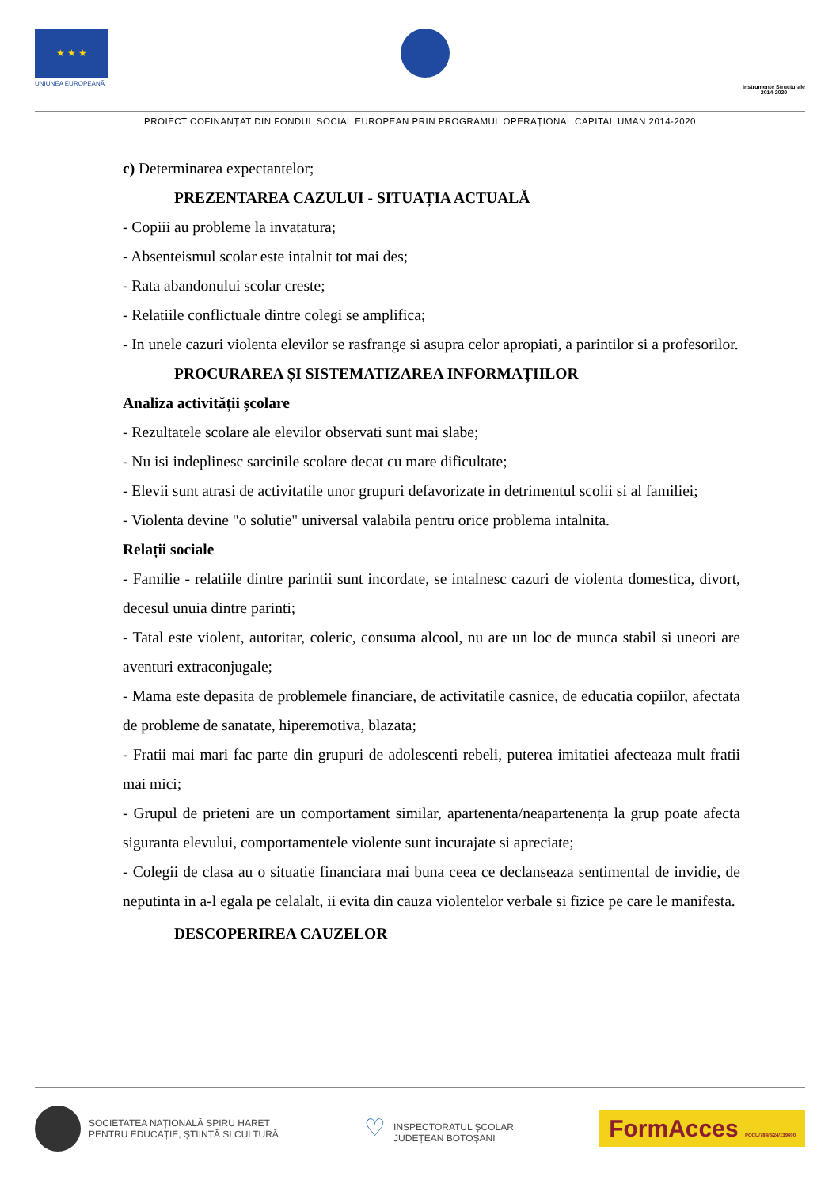★ ★ ★
UNIUNEA EUROPEANĂ
Instrumente Structurale
2014-2020
PROIECT COFINANȚAT DIN FONDUL SOCIAL EUROPEAN PRIN PROGRAMUL OPERAȚIONAL CAPITAL UMAN 2014-2020
c) Determinarea expectantelor;
PREZENTAREA CAZULUI - SITUAȚIA ACTUALĂ
- Copiii au probleme la invatatura;
- Absenteismul scolar este intalnit tot mai des;
- Rata abandonului scolar creste;
- Relatiile conflictuale dintre colegi se amplifica;
- In unele cazuri violenta elevilor se rasfrange si asupra celor apropiati, a parintilor si a profesorilor.
PROCURAREA ȘI SISTEMATIZAREA INFORMAȚIILOR
Analiza activității școlare
- Rezultatele scolare ale elevilor observati sunt mai slabe;
- Nu isi indeplinesc sarcinile scolare decat cu mare dificultate;
- Elevii sunt atrasi de activitatile unor grupuri defavorizate in detrimentul scolii si al familiei;
- Violenta devine "o solutie" universal valabila pentru orice problema intalnita.
Relații sociale
- Familie - relatiile dintre parintii sunt incordate, se intalnesc cazuri de violenta domestica, divort, decesul unuia dintre parinti;
- Tatal este violent, autoritar, coleric, consuma alcool, nu are un loc de munca stabil si uneori are aventuri extraconjugale;
- Mama este depasita de problemele financiare, de activitatile casnice, de educatia copiilor, afectata de probleme de sanatate, hiperemotiva, blazata;
- Fratii mai mari fac parte din grupuri de adolescenti rebeli, puterea imitatiei afecteaza mult fratii mai mici;
- Grupul de prieteni are un comportament similar, apartenenta/neapartenența la grup poate afecta siguranta elevului, comportamentele violente sunt incurajate si apreciate;
- Colegii de clasa au o situatie financiara mai buna ceea ce declanseaza sentimental de invidie, de neputinta in a-l egala pe celalalt, ii evita din cauza violentelor verbale si fizice pe care le manifesta.
DESCOPERIREA CAUZELOR
SOCIETATEA NAȚIONALĂ SPIRU HARET
PENTRU EDUCAȚIE, ȘTIINȚĂ ȘI CULTURĂ
♡ INSPECTORATUL ȘCOLAR
JUDEȚEAN BOTOȘANI
FormAcces POCU/784/6/24/139600